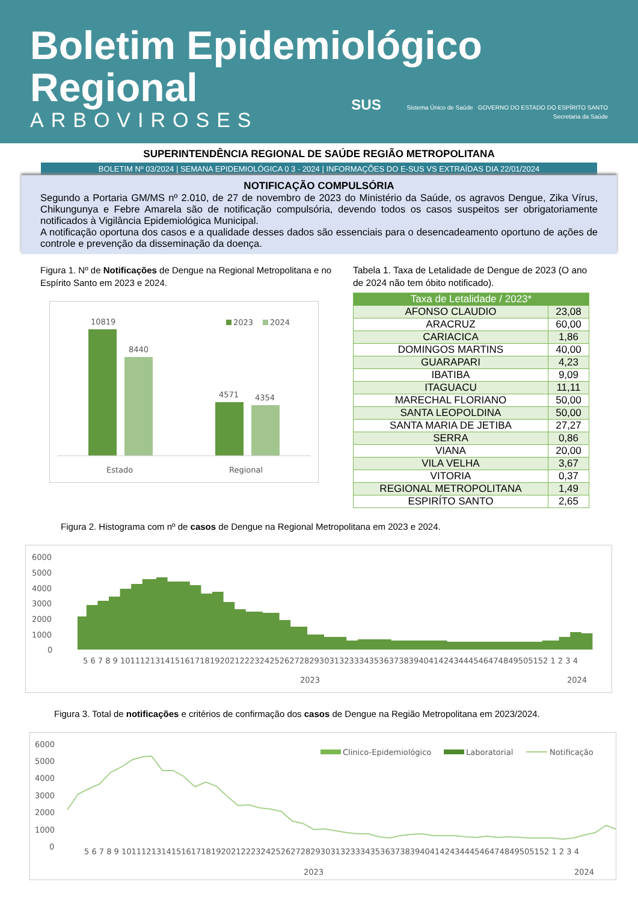Boletim Epidemiológico
Regional
ARBOVIROSES
SUS Sistema Único de Saúde GOVERNO DO ESTADO DO ESPÍRITO SANTO
Secretaria da Saúde
SUPERINTENDÊNCIA REGIONAL DE SAÚDE REGIÃO METROPOLITANA
BOLETIM Nº 03/2024 | SEMANA EPIDEMIOLÓGICA 0 3 - 2024 | INFORMAÇÕES DO E-SUS VS EXTRAÍDAS DIA 22/01/2024
NOTIFICAÇÃO COMPULSÓRIA
Segundo a Portaria GM/MS nº 2.010, de 27 de novembro de 2023 do Ministério da Saúde, os agravos Dengue, Zika Vírus, Chikungunya e Febre Amarela são de notificação compulsória, devendo todos os casos suspeitos ser obrigatoriamente notificados à Vigilância Epidemiológica Municipal.
A notificação oportuna dos casos e a qualidade desses dados são essenciais para o desencadeamento oportuno de ações de controle e prevenção da disseminação da doença.
Figura 1. Nº de Notificações de Dengue na Regional Metropolitana e no Espírito Santo em 2023 e 2024.
2023
2024
10819
8440
4571
4354
Estado
Regional
Tabela 1. Taxa de Letalidade de Dengue de 2023 (O ano de 2024 não tem óbito notificado).
| Taxa de Letalidade / 2023* | |
| --- | --- |
| AFONSO CLAUDIO | 23,08 |
| ARACRUZ | 60,00 |
| CARIACICA | 1,86 |
| DOMINGOS MARTINS | 40,00 |
| GUARAPARI | 4,23 |
| IBATIBA | 9,09 |
| ITAGUACU | 11,11 |
| MARECHAL FLORIANO | 50,00 |
| SANTA LEOPOLDINA | 50,00 |
| SANTA MARIA DE JETIBA | 27,27 |
| SERRA | 0,86 |
| VIANA | 20,00 |
| VILA VELHA | 3,67 |
| VITORIA | 0,37 |
| REGIONAL METROPOLITANA | 1,49 |
| ESPIRÍTO SANTO | 2,65 |
Figura 2. Histograma com nº de casos de Dengue na Regional Metropolitana em 2023 e 2024.
6000
5000
4000
3000
2000
1000
0
5 6 7 8 9 10111213141516171819202122232425262728293031323334353637383940414243444546474849505152 1 2 3 4
2023
2024
Figura 3. Total de notificações e critérios de confirmação dos casos de Dengue na Região Metropolitana em 2023/2024.
Clinico-Epidemiológico
Laboratorial
Notificação
6000
5000
4000
3000
2000
1000
0
5 6 7 8 9 10111213141516171819202122232425262728293031323334353637383940414243444546474849505152 1 2 3 4
2023
2024